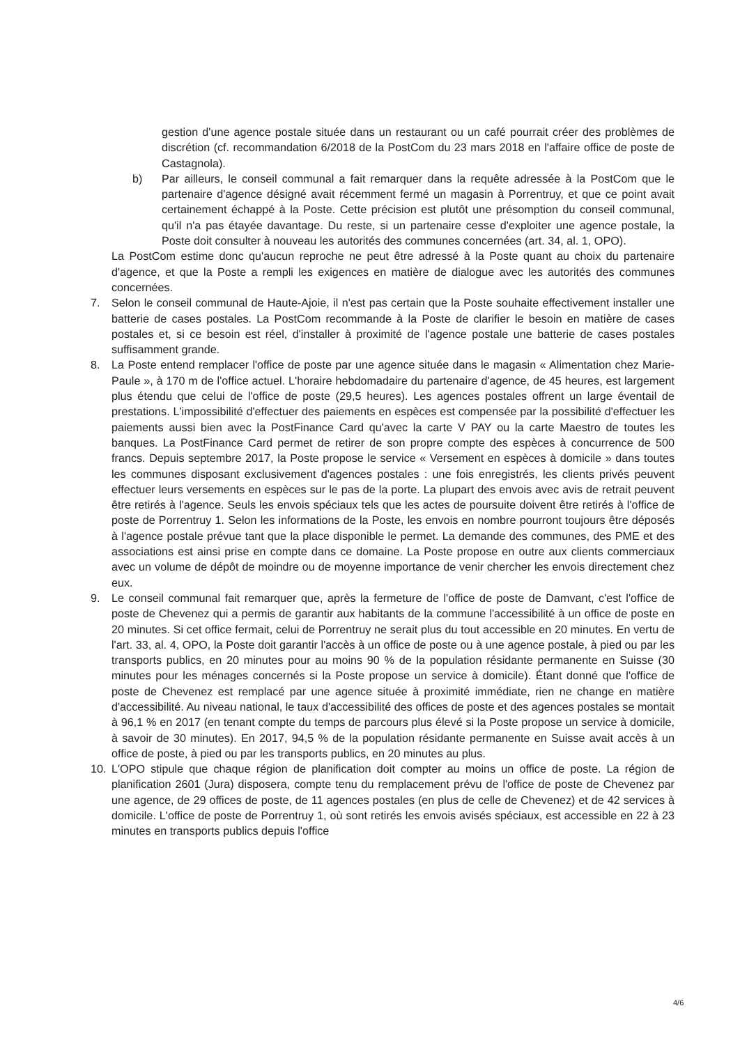gestion d'une agence postale située dans un restaurant ou un café pourrait créer des problèmes de discrétion (cf. recommandation 6/2018 de la PostCom du 23 mars 2018 en l'affaire office de poste de Castagnola).
b) Par ailleurs, le conseil communal a fait remarquer dans la requête adressée à la PostCom que le partenaire d'agence désigné avait récemment fermé un magasin à Porrentruy, et que ce point avait certainement échappé à la Poste. Cette précision est plutôt une présomption du conseil communal, qu'il n'a pas étayée davantage. Du reste, si un partenaire cesse d'exploiter une agence postale, la Poste doit consulter à nouveau les autorités des communes concernées (art. 34, al. 1, OPO).
La PostCom estime donc qu'aucun reproche ne peut être adressé à la Poste quant au choix du partenaire d'agence, et que la Poste a rempli les exigences en matière de dialogue avec les autorités des communes concernées.
7. Selon le conseil communal de Haute-Ajoie, il n'est pas certain que la Poste souhaite effectivement installer une batterie de cases postales. La PostCom recommande à la Poste de clarifier le besoin en matière de cases postales et, si ce besoin est réel, d'installer à proximité de l'agence postale une batterie de cases postales suffisamment grande.
8. La Poste entend remplacer l'office de poste par une agence située dans le magasin « Alimentation chez Marie-Paule », à 170 m de l'office actuel. L'horaire hebdomadaire du partenaire d'agence, de 45 heures, est largement plus étendu que celui de l'office de poste (29,5 heures). Les agences postales offrent un large éventail de prestations. L'impossibilité d'effectuer des paiements en espèces est compensée par la possibilité d'effectuer les paiements aussi bien avec la PostFinance Card qu'avec la carte V PAY ou la carte Maestro de toutes les banques. La PostFinance Card permet de retirer de son propre compte des espèces à concurrence de 500 francs. Depuis septembre 2017, la Poste propose le service « Versement en espèces à domicile » dans toutes les communes disposant exclusivement d'agences postales : une fois enregistrés, les clients privés peuvent effectuer leurs versements en espèces sur le pas de la porte. La plupart des envois avec avis de retrait peuvent être retirés à l'agence. Seuls les envois spéciaux tels que les actes de poursuite doivent être retirés à l'office de poste de Porrentruy 1. Selon les informations de la Poste, les envois en nombre pourront toujours être déposés à l'agence postale prévue tant que la place disponible le permet. La demande des communes, des PME et des associations est ainsi prise en compte dans ce domaine. La Poste propose en outre aux clients commerciaux avec un volume de dépôt de moindre ou de moyenne importance de venir chercher les envois directement chez eux.
9. Le conseil communal fait remarquer que, après la fermeture de l'office de poste de Damvant, c'est l'office de poste de Chevenez qui a permis de garantir aux habitants de la commune l'accessibilité à un office de poste en 20 minutes. Si cet office fermait, celui de Porrentruy ne serait plus du tout accessible en 20 minutes. En vertu de l'art. 33, al. 4, OPO, la Poste doit garantir l'accès à un office de poste ou à une agence postale, à pied ou par les transports publics, en 20 minutes pour au moins 90 % de la population résidante permanente en Suisse (30 minutes pour les ménages concernés si la Poste propose un service à domicile). Étant donné que l'office de poste de Chevenez est remplacé par une agence située à proximité immédiate, rien ne change en matière d'accessibilité. Au niveau national, le taux d'accessibilité des offices de poste et des agences postales se montait à 96,1 % en 2017 (en tenant compte du temps de parcours plus élevé si la Poste propose un service à domicile, à savoir de 30 minutes). En 2017, 94,5 % de la population résidante permanente en Suisse avait accès à un office de poste, à pied ou par les transports publics, en 20 minutes au plus.
10. L'OPO stipule que chaque région de planification doit compter au moins un office de poste. La région de planification 2601 (Jura) disposera, compte tenu du remplacement prévu de l'office de poste de Chevenez par une agence, de 29 offices de poste, de 11 agences postales (en plus de celle de Chevenez) et de 42 services à domicile. L'office de poste de Porrentruy 1, où sont retirés les envois avisés spéciaux, est accessible en 22 à 23 minutes en transports publics depuis l'office
4/6